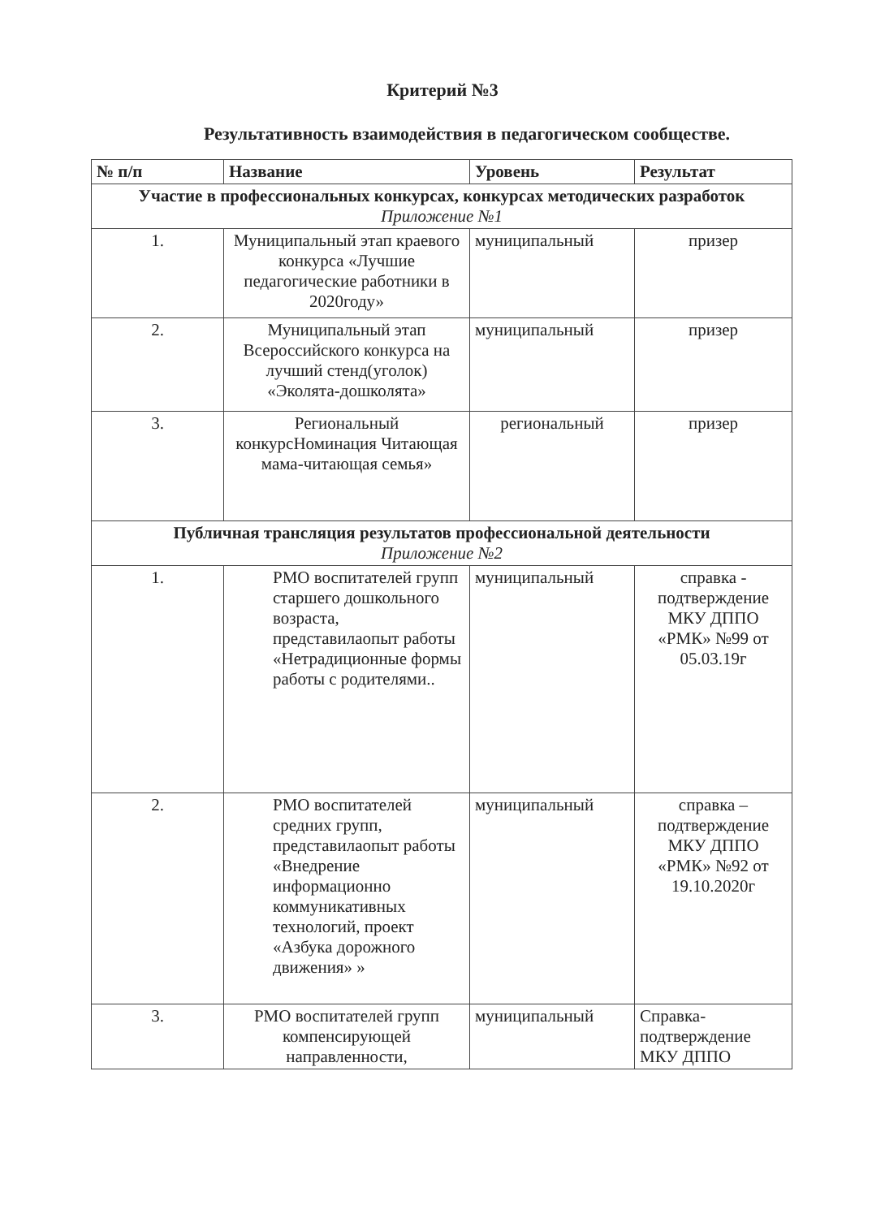Критерий №3
Результативность взаимодействия в педагогическом сообществе.
| № п/п | Название | Уровень | Результат |
| --- | --- | --- | --- |
| Участие в профессиональных конкурсах, конкурсах методических разработок Приложение №1 | | | |
| 1. | Муниципальный этап краевого конкурса «Лучшие педагогические работники в 2020году» | муниципальный | призер |
| 2. | Муниципальный этап Всероссийского конкурса на лучший стенд(уголок) «Эколята-дошколята» | муниципальный | призер |
| 3. | Региональный конкурсНоминация Читающая мама-читающая семья» | региональный | призер |
| Публичная трансляция результатов профессиональной деятельности Приложение №2 | | | |
| 1. | РМО воспитателей групп старшего дошкольного возраста, представилаопыт работы «Нетрадиционные формы работы с родителями.. | муниципальный | справка - подтверждение МКУ ДППО «РМК» №99 от 05.03.19г |
| 2. | РМО воспитателей средних групп, представилаопыт работы «Внедрение информационно коммуникативных технологий, проект «Азбука дорожного движения» » | муниципальный | справка – подтверждение МКУ ДППО «РМК» №92 от 19.10.2020г |
| 3. | РМО воспитателей групп компенсирующей направленности, | муниципальный | Справка-подтверждение МКУ ДППО |